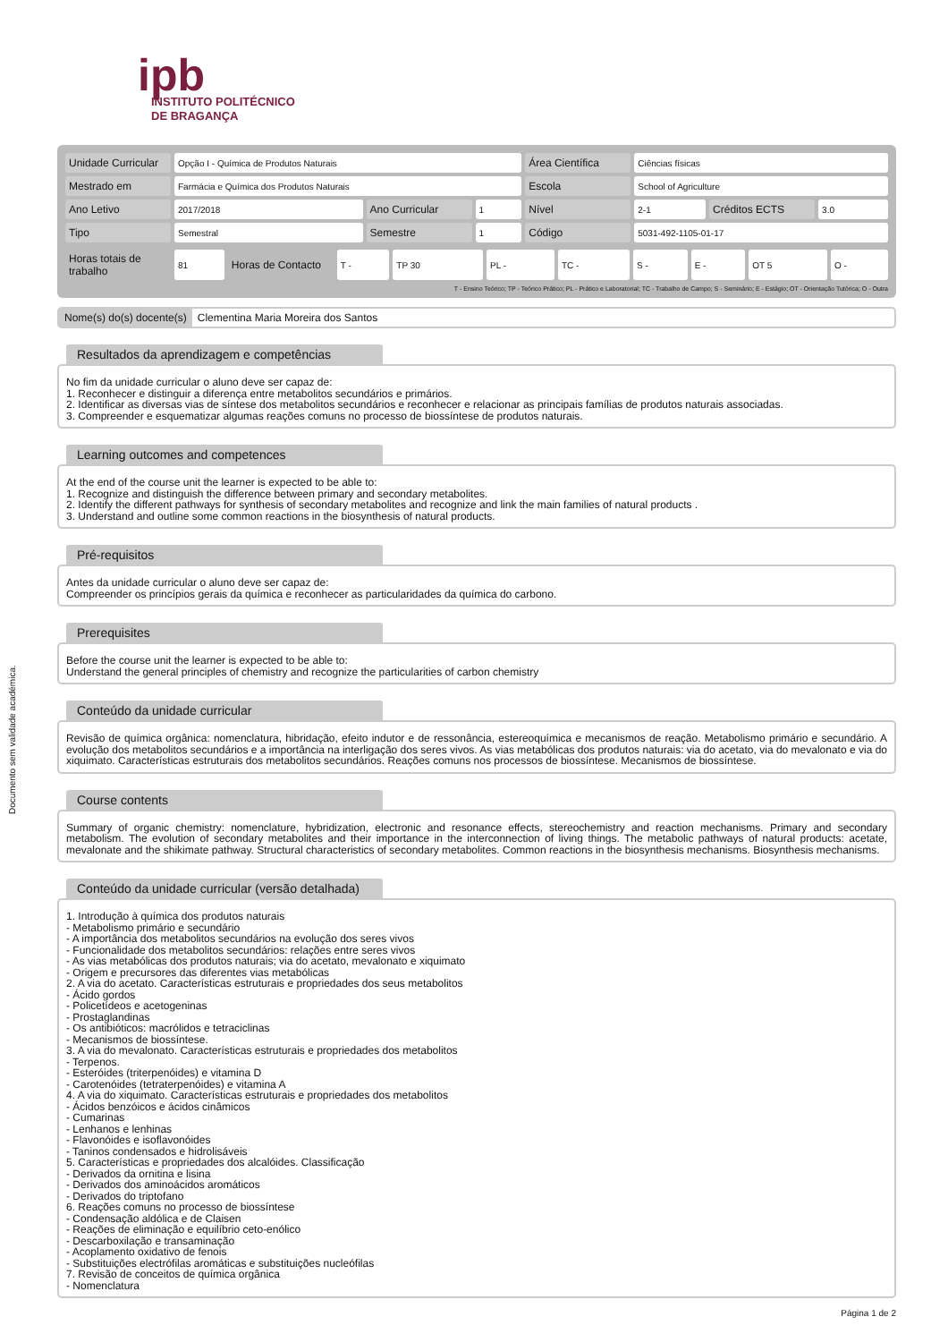Documento sem validade académica.
ipb
INSTITUTO POLITÉCNICO
DE BRAGANÇA
| Unidade Curricular | Opção I - Química de Produtos Naturais | | | Área Científica | Ciências físicas | | |
| Mestrado em | Farmácia e Química dos Produtos Naturais | | | Escola | School of Agriculture | | |
| Ano Letivo | 2017/2018 | Ano Curricular | 1 | Nível | 2-1 | Créditos ECTS | 3.0 |
| Tipo | Semestral | Semestre | 1 | Código | 5031-492-1105-01-17 | | |
| Horas totais de trabalho | 81 | Horas de Contacto | T - | TP 30 | PL - | TC - | S - | E - | OT 5 | O - |
T - Ensino Teórico; TP - Teórico Prático; PL - Prático e Laboratorial; TC - Trabalho de Campo; S - Seminário; E - Estágio; OT - Orientação Tutórica; O - Outra
Nome(s) do(s) docente(s) Clementina Maria Moreira dos Santos
Resultados da aprendizagem e competências
No fim da unidade curricular o aluno deve ser capaz de:
1. Reconhecer e distinguir a diferença entre metabolitos secundários e primários.
2. Identificar as diversas vias de síntese dos metabolitos secundários e reconhecer e relacionar as principais famílias de produtos naturais associadas.
3. Compreender e esquematizar algumas reações comuns no processo de biossíntese de produtos naturais.
Learning outcomes and competences
At the end of the course unit the learner is expected to be able to:
1. Recognize and distinguish the difference between primary and secondary metabolites.
2. Identify the different pathways for synthesis of secondary metabolites and recognize and link the main families of natural products .
3. Understand and outline some common reactions in the biosynthesis of natural products.
Pré-requisitos
Antes da unidade curricular o aluno deve ser capaz de:
Compreender os princípios gerais da química e reconhecer as particularidades da química do carbono.
Prerequisites
Before the course unit the learner is expected to be able to:
Understand the general principles of chemistry and recognize the particularities of carbon chemistry
Conteúdo da unidade curricular
Revisão de química orgânica: nomenclatura, hibridação, efeito indutor e de ressonância, estereoquímica e mecanismos de reação. Metabolismo primário e secundário. A evolução dos metabolitos secundários e a importância na interligação dos seres vivos. As vias metabólicas dos produtos naturais: via do acetato, via do mevalonato e via do xiquimato. Características estruturais dos metabolitos secundários. Reações comuns nos processos de biossíntese. Mecanismos de biossíntese.
Course contents
Summary of organic chemistry: nomenclature, hybridization, electronic and resonance effects, stereochemistry and reaction mechanisms. Primary and secondary metabolism. The evolution of secondary metabolites and their importance in the interconnection of living things. The metabolic pathways of natural products: acetate, mevalonate and the shikimate pathway. Structural characteristics of secondary metabolites. Common reactions in the biosynthesis mechanisms. Biosynthesis mechanisms.
Conteúdo da unidade curricular (versão detalhada)
1. Introdução à química dos produtos naturais - Metabolismo primário e secundário - A importância dos metabolitos secundários na evolução dos seres vivos - Funcionalidade dos metabolitos secundários: relações entre seres vivos - As vias metabólicas dos produtos naturais; via do acetato, mevalonato e xiquimato - Origem e precursores das diferentes vias metabólicas 2. A via do acetato. Características estruturais e propriedades dos seus metabolitos - Ácido gordos - Policetídeos e acetogeninas - Prostaglandinas - Os antibióticos: macrólidos e tetraciclinas - Mecanismos de biossíntese. 3. A via do mevalonato. Características estruturais e propriedades dos metabolitos - Terpenos. - Esteróides (triterpenóides) e vitamina D - Carotenóides (tetraterpenóides) e vitamina A 4. A via do xiquimato. Características estruturais e propriedades dos metabolitos - Ácidos benzóicos e ácidos cinâmicos - Cumarinas - Lenhanos e lenhinas - Flavonóides e isoflavonóides - Taninos condensados e hidrolisáveis 5. Características e propriedades dos alcalóides. Classificação - Derivados da ornitina e lisina - Derivados dos aminoácidos aromáticos - Derivados do triptofano 6. Reações comuns no processo de biossíntese - Condensação aldólica e de Claisen - Reações de eliminação e equilíbrio ceto-enólico - Descarboxilação e transaminação - Acoplamento oxidativo de fenois - Substituições electrófilas aromáticas e substituições nucleófilas 7. Revisão de conceitos de química orgânica - Nomenclatura
Página 1 de 2